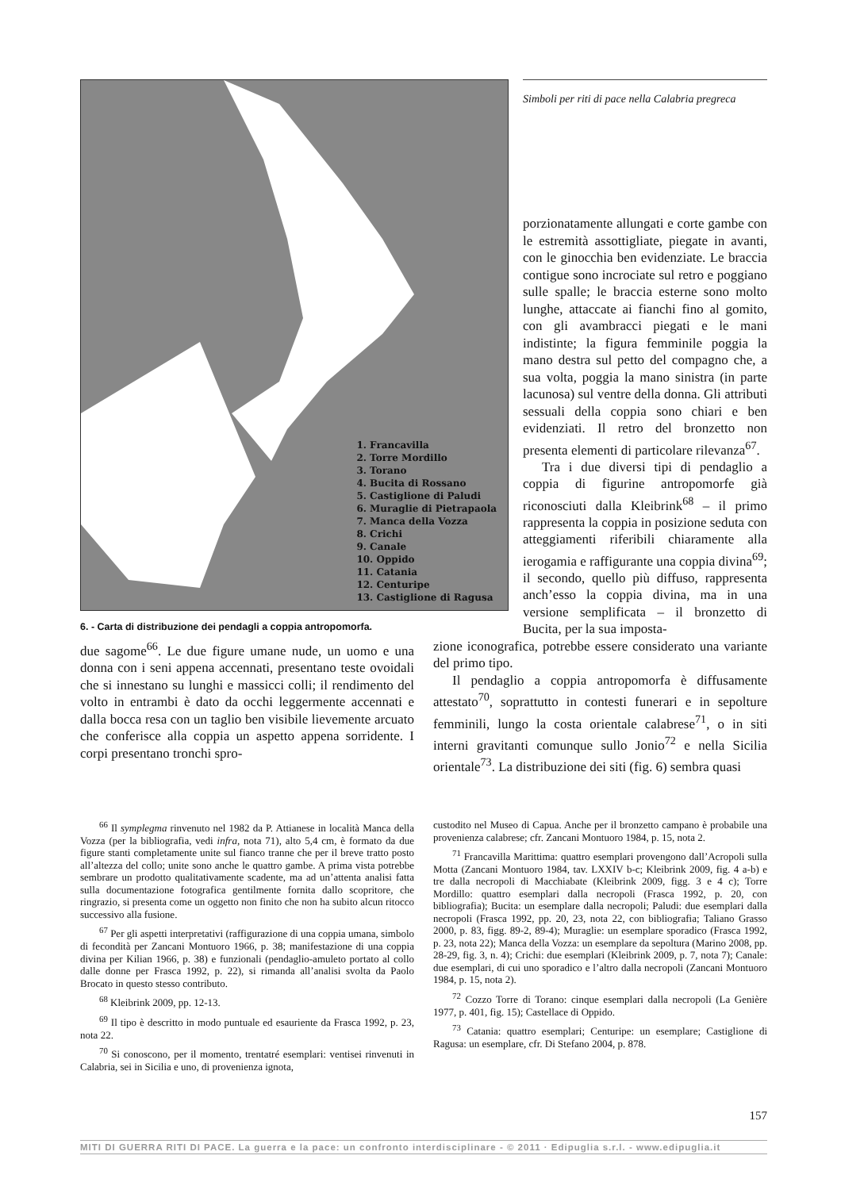1. Francavilla
2. Torre Mordillo
3. Torano
4. Bucita di Rossano
5. Castiglione di Paludi
6. Muraglie di Pietrapaola
7. Manca della Vozza
8. Crichi
9. Canale
10. Oppido
11. Catania
12. Centuripe
13. Castiglione di Ragusa
6. - Carta di distribuzione dei pendagli a coppia antropomorfa.
Simboli per riti di pace nella Calabria pregreca
porzionatamente allungati e corte gambe con le estremità assottigliate, piegate in avanti, con le ginocchia ben evidenziate. Le braccia contigue sono incrociate sul retro e poggiano sulle spalle; le braccia esterne sono molto lunghe, attaccate ai fianchi fino al gomito, con gli avambracci piegati e le mani indistinte; la figura femminile poggia la mano destra sul petto del compagno che, a sua volta, poggia la mano sinistra (in parte lacunosa) sul ventre della donna. Gli attributi sessuali della coppia sono chiari e ben evidenziati. Il retro del bronzetto non presenta elementi di particolare rilevanza<sup>67</sup>.
Tra i due diversi tipi di pendaglio a coppia di figurine antropomorfe già riconosciuti dalla Kleibrink<sup>68</sup> – il primo rappresenta la coppia in posizione seduta con atteggiamenti riferibili chiaramente alla ierogamia e raffigurante una coppia divina<sup>69</sup>; il secondo, quello più diffuso, rappresenta anch’esso la coppia divina, ma in una versione semplificata – il bronzetto di Bucita, per la sua imposta-
due sagome<sup>66</sup>. Le due figure umane nude, un uomo e una donna con i seni appena accennati, presentano teste ovoidali che si innestano su lunghi e massicci colli; il rendimento del volto in entrambi è dato da occhi leggermente accennati e dalla bocca resa con un taglio ben visibile lievemente arcuato che conferisce alla coppia un aspetto appena sorridente. I corpi presentano tronchi spro-
zione iconografica, potrebbe essere considerato una variante del primo tipo.
Il pendaglio a coppia antropomorfa è diffusamente attestato<sup>70</sup>, soprattutto in contesti funerari e in sepolture femminili, lungo la costa orientale calabrese<sup>71</sup>, o in siti interni gravitanti comunque sullo Jonio<sup>72</sup> e nella Sicilia orientale<sup>73</sup>. La distribuzione dei siti (fig. 6) sembra quasi
<sup>66</sup> Il symplegma rinvenuto nel 1982 da P. Attianese in località Manca della Vozza (per la bibliografia, vedi infra, nota 71), alto 5,4 cm, è formato da due figure stanti completamente unite sul fianco tranne che per il breve tratto posto all’altezza del collo; unite sono anche le quattro gambe. A prima vista potrebbe sembrare un prodotto qualitativamente scadente, ma ad un’attenta analisi fatta sulla documentazione fotografica gentilmente fornita dallo scopritore, che ringrazio, si presenta come un oggetto non finito che non ha subito alcun ritocco successivo alla fusione.
<sup>67</sup> Per gli aspetti interpretativi (raffigurazione di una coppia umana, simbolo di fecondità per Zancani Montuoro 1966, p. 38; manifestazione di una coppia divina per Kilian 1966, p. 38) e funzionali (pendaglio-amuleto portato al collo dalle donne per Frasca 1992, p. 22), si rimanda all’analisi svolta da Paolo Brocato in questo stesso contributo.
<sup>68</sup> Kleibrink 2009, pp. 12-13.
<sup>69</sup> Il tipo è descritto in modo puntuale ed esauriente da Frasca 1992, p. 23, nota 22.
<sup>70</sup> Si conoscono, per il momento, trentatré esemplari: ventisei rinvenuti in Calabria, sei in Sicilia e uno, di provenienza ignota,
custodito nel Museo di Capua. Anche per il bronzetto campano è probabile una provenienza calabrese; cfr. Zancani Montuoro 1984, p. 15, nota 2.
<sup>71</sup> Francavilla Marittima: quattro esemplari provengono dall’Acropoli sulla Motta (Zancani Montuoro 1984, tav. LXXIV b-c; Kleibrink 2009, fig. 4 a-b) e tre dalla necropoli di Macchiabate (Kleibrink 2009, figg. 3 e 4 c); Torre Mordillo: quattro esemplari dalla necropoli (Frasca 1992, p. 20, con bibliografia); Bucita: un esemplare dalla necropoli; Paludi: due esemplari dalla necropoli (Frasca 1992, pp. 20, 23, nota 22, con bibliografia; Taliano Grasso 2000, p. 83, figg. 89-2, 89-4); Muraglie: un esemplare sporadico (Frasca 1992, p. 23, nota 22); Manca della Vozza: un esemplare da sepoltura (Marino 2008, pp. 28-29, fig. 3, n. 4); Crichi: due esemplari (Kleibrink 2009, p. 7, nota 7); Canale: due esemplari, di cui uno sporadico e l’altro dalla necropoli (Zancani Montuoro 1984, p. 15, nota 2).
<sup>72</sup> Cozzo Torre di Torano: cinque esemplari dalla necropoli (La Genière 1977, p. 401, fig. 15); Castellace di Oppido.
<sup>73</sup> Catania: quattro esemplari; Centuripe: un esemplare; Castiglione di Ragusa: un esemplare, cfr. Di Stefano 2004, p. 878.
157
MITI DI GUERRA RITI DI PACE. La guerra e la pace: un confronto interdisciplinare - © 2011 · Edipuglia s.r.l. - www.edipuglia.it